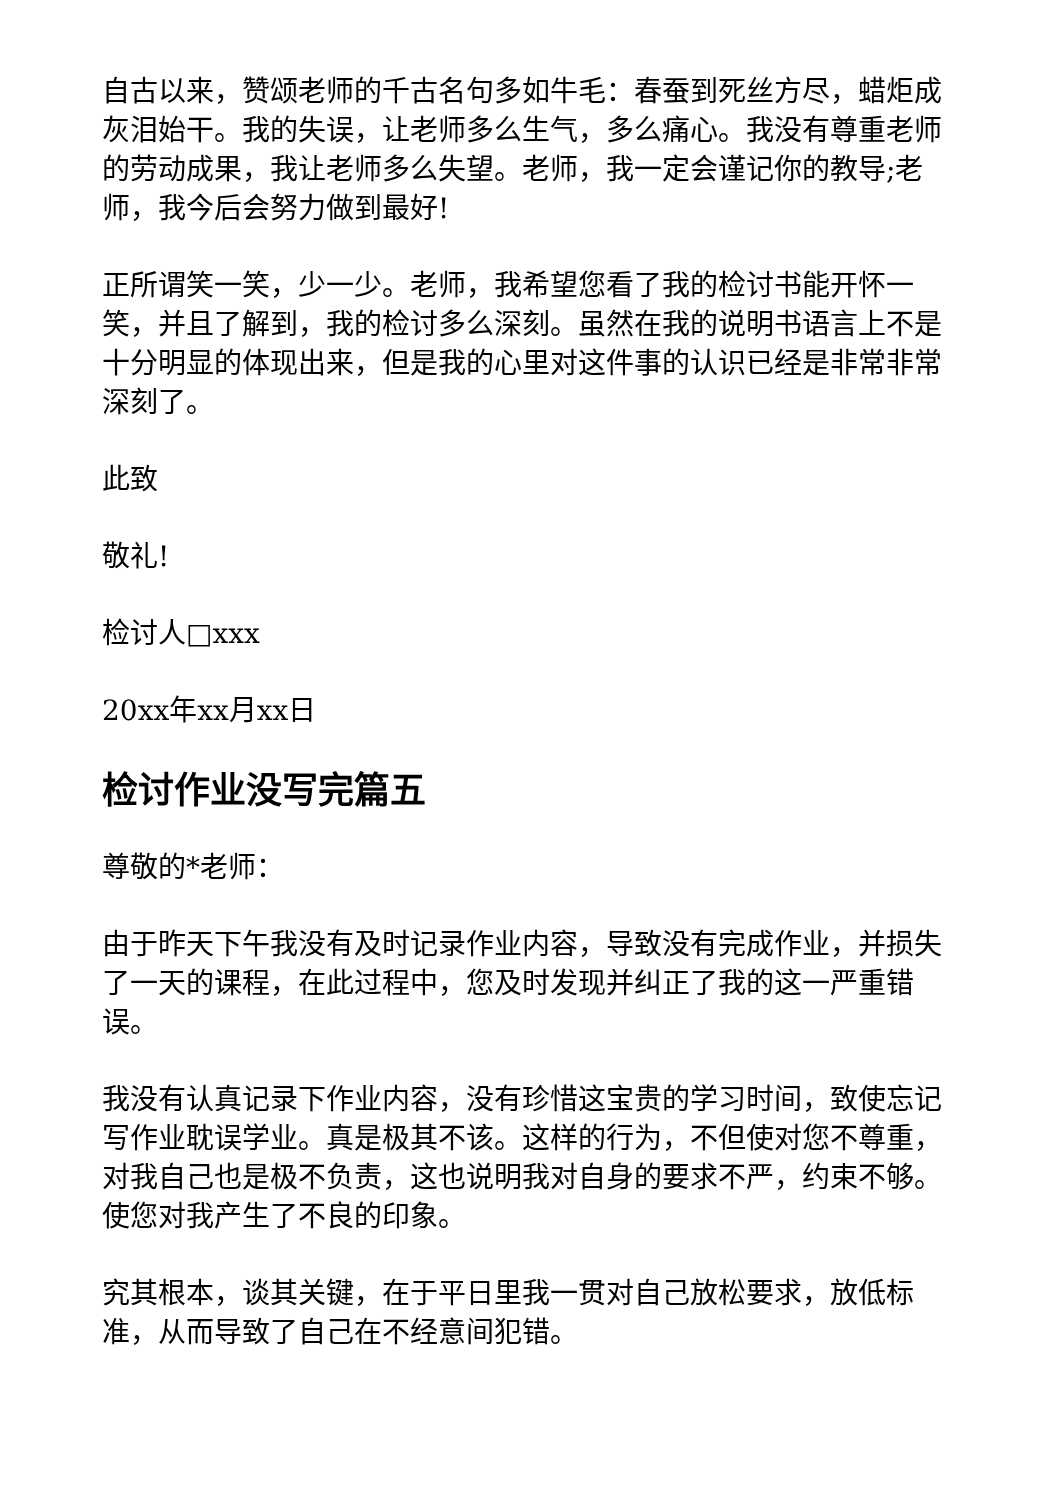自古以来，赞颂老师的千古名句多如牛毛：春蚕到死丝方尽，蜡炬成灰泪始干。我的失误，让老师多么生气，多么痛心。我没有尊重老师的劳动成果，我让老师多么失望。老师，我一定会谨记你的教导;老师，我今后会努力做到最好!
正所谓笑一笑，少一少。老师，我希望您看了我的检讨书能开怀一笑，并且了解到，我的检讨多么深刻。虽然在我的说明书语言上不是十分明显的体现出来，但是我的心里对这件事的认识已经是非常非常深刻了。
此致
敬礼!
检讨人□xxx
20xx年xx月xx日
检讨作业没写完篇五
尊敬的*老师：
由于昨天下午我没有及时记录作业内容，导致没有完成作业，并损失了一天的课程，在此过程中，您及时发现并纠正了我的这一严重错误。
我没有认真记录下作业内容，没有珍惜这宝贵的学习时间，致使忘记写作业耽误学业。真是极其不该。这样的行为，不但使对您不尊重，对我自己也是极不负责，这也说明我对自身的要求不严，约束不够。使您对我产生了不良的印象。
究其根本，谈其关键，在于平日里我一贯对自己放松要求，放低标准，从而导致了自己在不经意间犯错。